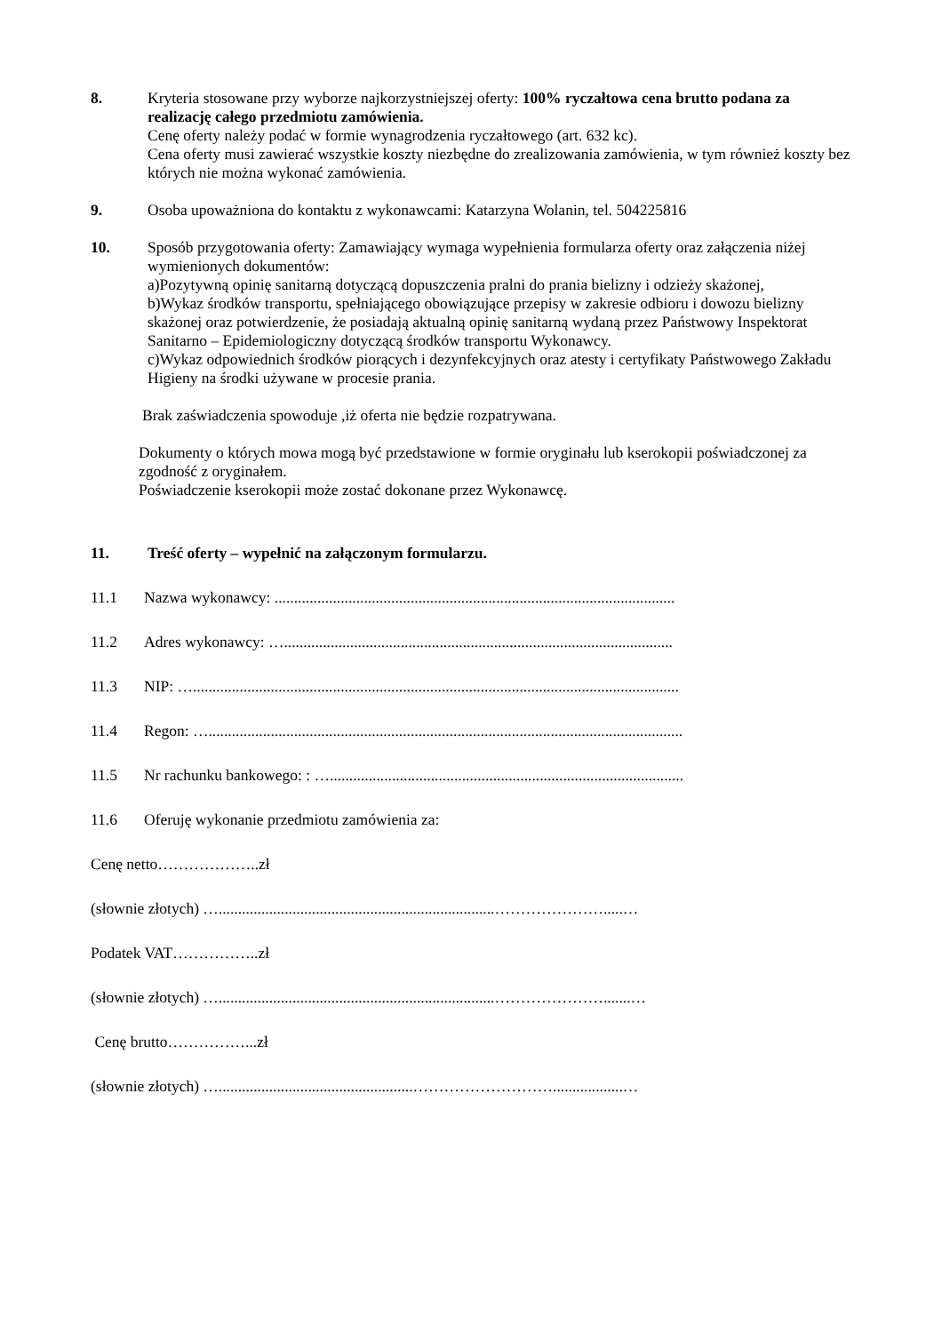8. Kryteria stosowane przy wyborze najkorzystniejszej oferty: 100% ryczałtowa cena brutto podana za realizację całego przedmiotu zamówienia.
Cenę oferty należy podać w formie wynagrodzenia ryczałtowego (art. 632 kc).
Cena oferty musi zawierać wszystkie koszty niezbędne do zrealizowania zamówienia, w tym również koszty bez których nie można wykonać zamówienia.
9. Osoba upoważniona do kontaktu z wykonawcami: Katarzyna Wolanin, tel. 504225816
10. Sposób przygotowania oferty: Zamawiający wymaga wypełnienia formularza oferty oraz załączenia niżej wymienionych dokumentów:
a)Pozytywną opinię sanitarną dotyczącą dopuszczenia pralni do prania bielizny i odzieży skażonej,
b)Wykaz środków transportu, spełniającego obowiązujące przepisy w zakresie odbioru i dowozu bielizny skażonej oraz potwierdzenie, że posiadają aktualną opinię sanitarną wydaną przez Państwowy Inspektorat Sanitarno – Epidemiologiczny dotyczącą środków transportu Wykonawcy.
c)Wykaz odpowiednich środków piorących i dezynfekcyjnych oraz atesty i certyfikaty Państwowego Zakładu Higieny na środki używane w procesie prania.
Brak zaświadczenia spowoduje ,iż oferta nie będzie rozpatrywana.
Dokumenty o których mowa mogą być przedstawione w formie oryginału lub kserokopii poświadczonej za zgodność z oryginałem.
Poświadczenie kserokopii może zostać dokonane przez Wykonawcę.
11. Treść oferty – wypełnić na załączonym formularzu.
11.1 Nazwa wykonawcy: .......................................................................................................
11.2 Adres wykonawcy: …....................................................................................................
11.3 NIP: ….............................................................................................................................
11.4 Regon: …..........................................................................................................................
11.5 Nr rachunku bankowego: : …...........................................................................................
11.6 Oferuję wykonanie przedmiotu zamówienia za:
Cenę netto………………..zł
(słownie złotych) ….......................................................................………………….....…
Podatek VAT……………..zł
(słownie złotych) ….......................................................................………………….......…
Cenę brutto……………...zł
(słownie złotych) …..................................................………………………..................…